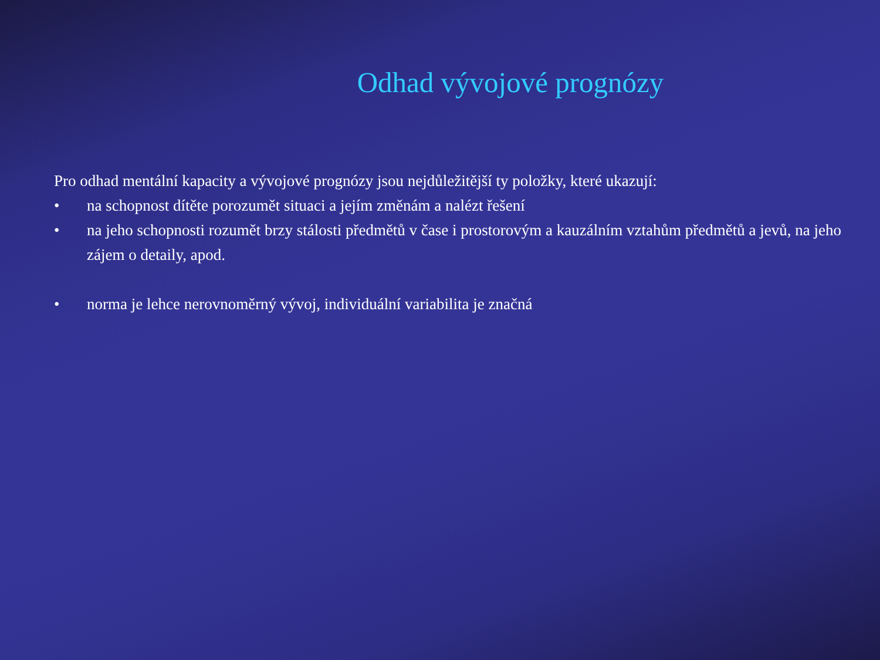Odhad vývojové prognózy
Pro odhad mentální kapacity a vývojové prognózy jsou nejdůležitější ty položky, které ukazují:
• na schopnost dítěte porozumět situaci a jejím změnám a nalézt řešení
• na jeho schopnosti rozumět brzy stálosti předmětů v čase i prostorovým a kauzálním vztahům předmětů a jevů, na jeho zájem o detaily, apod.
• norma je lehce nerovnoměrný vývoj, individuální variabilita je značná